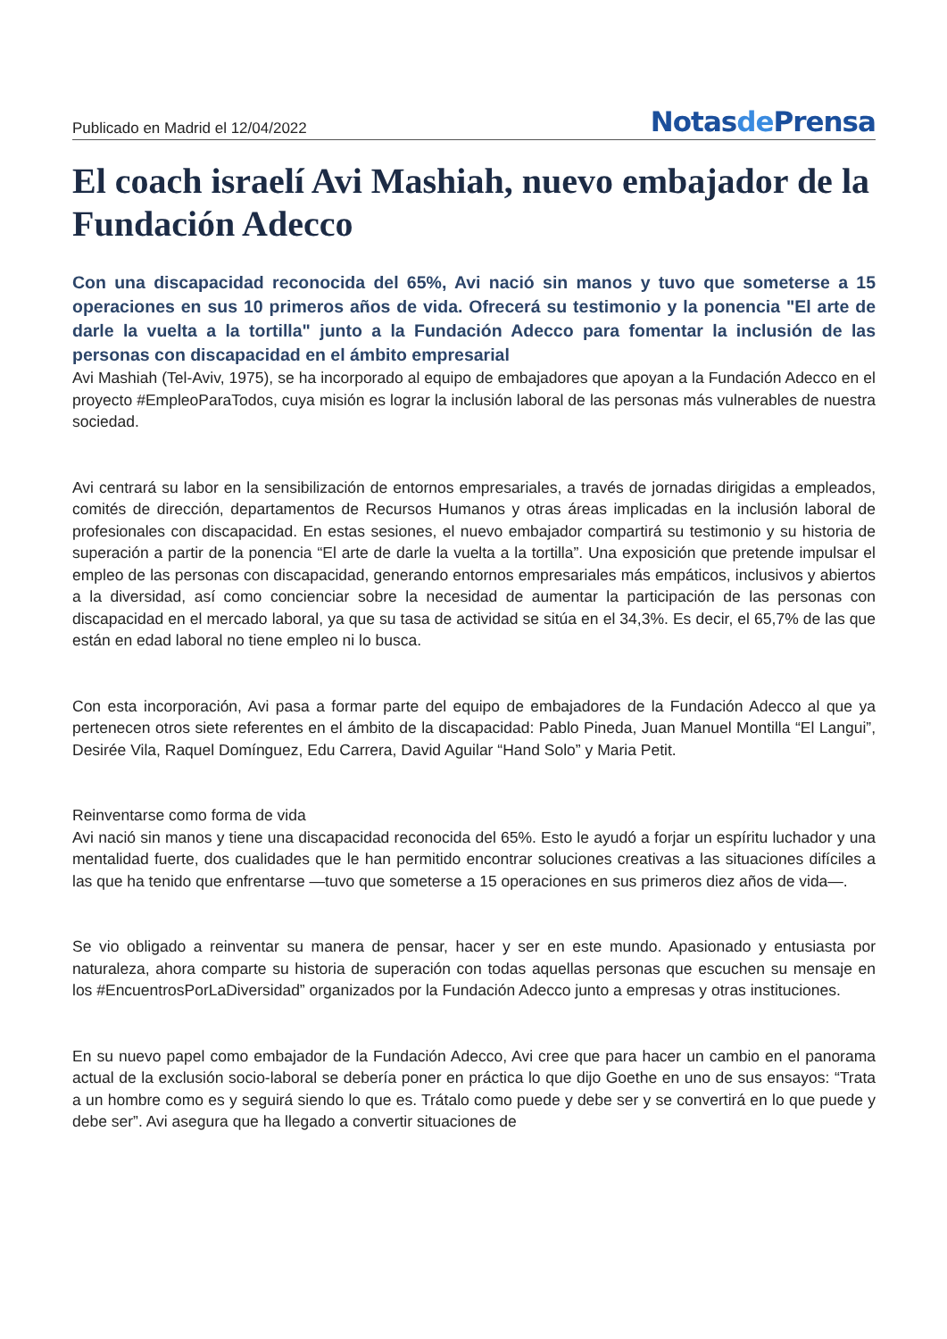Publicado en Madrid el 12/04/2022
Notasde Prensa
El coach israelí Avi Mashiah, nuevo embajador de la Fundación Adecco
Con una discapacidad reconocida del 65%, Avi nació sin manos y tuvo que someterse a 15 operaciones en sus 10 primeros años de vida. Ofrecerá su testimonio y la ponencia "El arte de darle la vuelta a la tortilla" junto a la Fundación Adecco para fomentar la inclusión de las personas con discapacidad en el ámbito empresarial
Avi Mashiah (Tel-Aviv, 1975), se ha incorporado al equipo de embajadores que apoyan a la Fundación Adecco en el proyecto #EmpleoParaTodos, cuya misión es lograr la inclusión laboral de las personas más vulnerables de nuestra sociedad.
Avi centrará su labor en la sensibilización de entornos empresariales, a través de jornadas dirigidas a empleados, comités de dirección, departamentos de Recursos Humanos y otras áreas implicadas en la inclusión laboral de profesionales con discapacidad. En estas sesiones, el nuevo embajador compartirá su testimonio y su historia de superación a partir de la ponencia “El arte de darle la vuelta a la tortilla”. Una exposición que pretende impulsar el empleo de las personas con discapacidad, generando entornos empresariales más empáticos, inclusivos y abiertos a la diversidad, así como concienciar sobre la necesidad de aumentar la participación de las personas con discapacidad en el mercado laboral, ya que su tasa de actividad se sitúa en el 34,3%. Es decir, el 65,7% de las que están en edad laboral no tiene empleo ni lo busca.
Con esta incorporación, Avi pasa a formar parte del equipo de embajadores de la Fundación Adecco al que ya pertenecen otros siete referentes en el ámbito de la discapacidad: Pablo Pineda, Juan Manuel Montilla “El Langui”, Desirée Vila, Raquel Domínguez, Edu Carrera, David Aguilar “Hand Solo” y Maria Petit.
Reinventarse como forma de vida
Avi nació sin manos y tiene una discapacidad reconocida del 65%. Esto le ayudó a forjar un espíritu luchador y una mentalidad fuerte, dos cualidades que le han permitido encontrar soluciones creativas a las situaciones difíciles a las que ha tenido que enfrentarse —tuvo que someterse a 15 operaciones en sus primeros diez años de vida—.
Se vio obligado a reinventar su manera de pensar, hacer y ser en este mundo. Apasionado y entusiasta por naturaleza, ahora comparte su historia de superación con todas aquellas personas que escuchen su mensaje en los #EncuentrosPorLaDiversidad” organizados por la Fundación Adecco junto a empresas y otras instituciones.
En su nuevo papel como embajador de la Fundación Adecco, Avi cree que para hacer un cambio en el panorama actual de la exclusión socio-laboral se debería poner en práctica lo que dijo Goethe en uno de sus ensayos: “Trata a un hombre como es y seguirá siendo lo que es. Trátalo como puede y debe ser y se convertirá en lo que puede y debe ser”. Avi asegura que ha llegado a convertir situaciones de